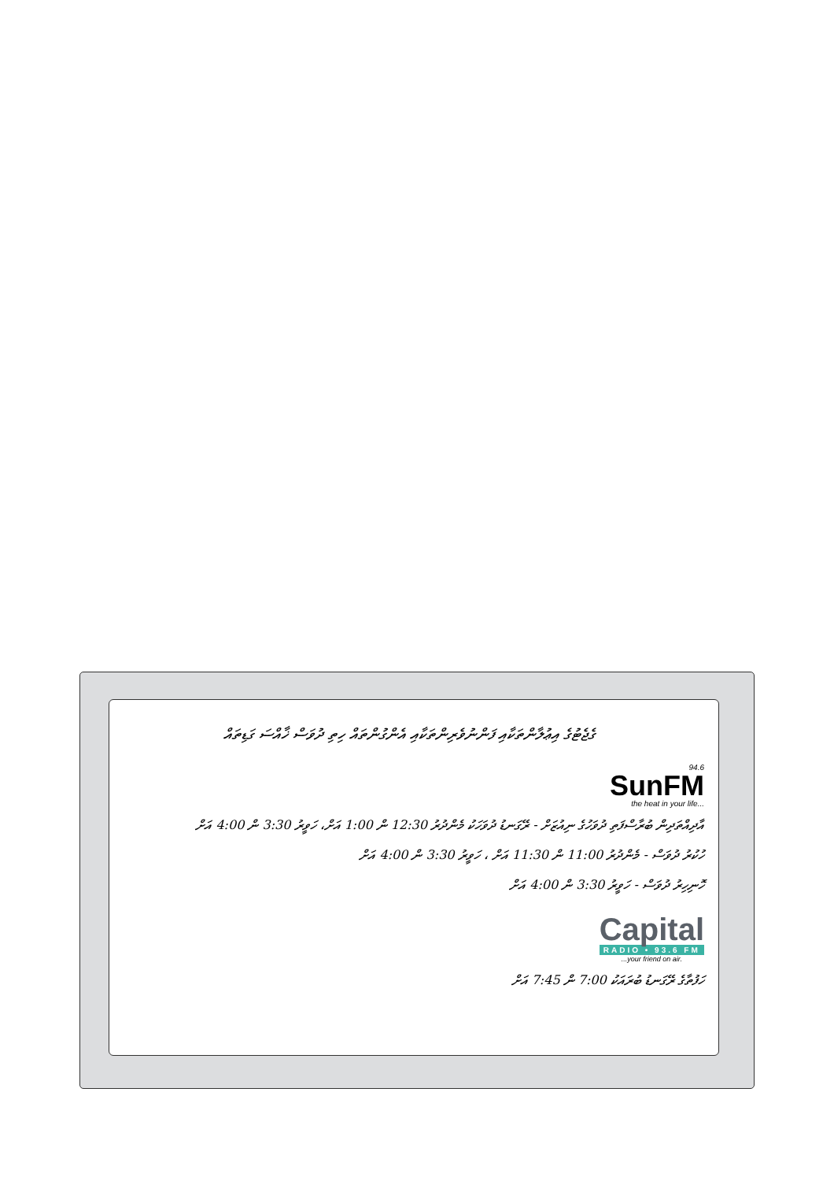ގެޖެޓުގެ އިޢުލާންތަކާއި ފަންނުވެރިންތަކާއި އެންގުންތައް ހިތި ދުވަސް ޚާއްސަ ގަޑިތައް
94.6 SunFM the heat in your life...
އާދިއްތަދިން ބުރާސްފަތި ދުވަހުގެ ނިއުޒަށް - ރޭގަނޑު ދުވަހަކު މެންދުރު 12:30 ން 1:00 އަށް، ހަވީރު 3:30 ން 4:00 އަށް
ހުކުރު ދުވަސް - މެންދުރު 11:00 ން 11:30 އަށް ، ހަވީރު 3:30 ން 4:00 އަށް
ހޮނިހިރު ދުވަސް - ހަވީރު 3:30 ން 4:00 އަށް
Capital
RADIO • 93.6 FM
...your friend on air.
ހަފުތާގެ ރޭގަނޑު ބުރައަކު 7:00 ން 7:45 އަށް